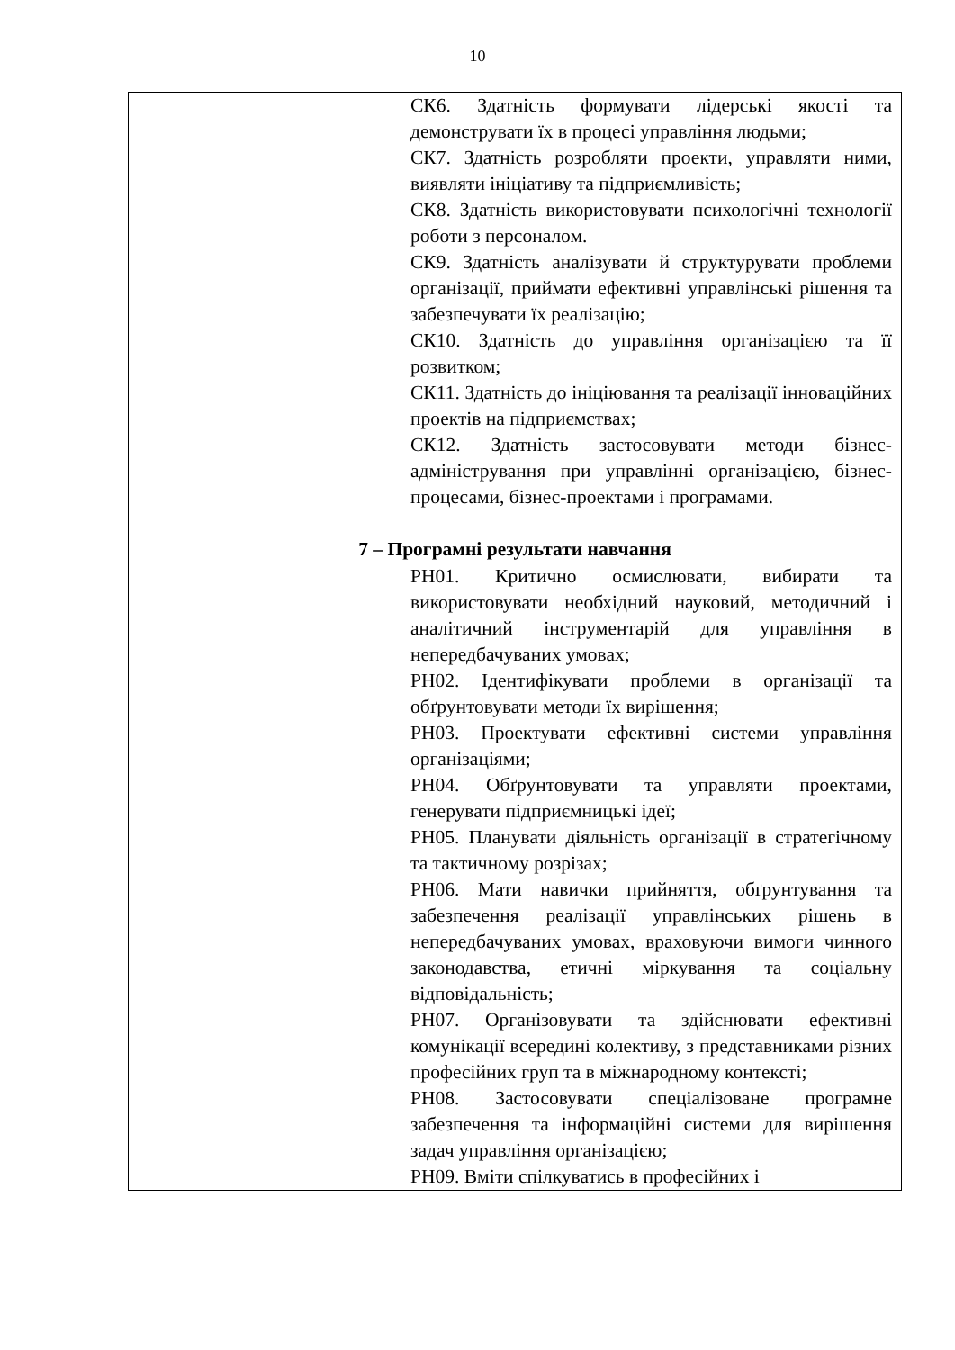10
| | СК6. Здатність формувати лідерські якості та демонструвати їх в процесі управління людьми; СК7. Здатність розробляти проекти, управляти ними, виявляти ініціативу та підприємливість; СК8. Здатність використовувати психологічні технології роботи з персоналом. СК9. Здатність аналізувати й структурувати проблеми організації, приймати ефективні управлінські рішення та забезпечувати їх реалізацію; СК10. Здатність до управління організацією та її розвитком; СК11. Здатність до ініціювання та реалізації інноваційних проектів на підприємствах; СК12. Здатність застосовувати методи бізнес-адміністрування при управлінні організацією, бізнес-процесами, бізнес-проектами і програмами. |
| 7 – Програмні результати навчання | |
| | РН01. Критично осмислювати, вибирати та використовувати необхідний науковий, методичний і аналітичний інструментарій для управління в непередбачуваних умовах; РН02. Ідентифікувати проблеми в організації та обґрунтовувати методи їх вирішення; РН03. Проектувати ефективні системи управління організаціями; РН04. Обґрунтовувати та управляти проектами, генерувати підприємницькі ідеї; РН05. Планувати діяльність організації в стратегічному та тактичному розрізах; РН06. Мати навички прийняття, обґрунтування та забезпечення реалізації управлінських рішень в непередбачуваних умовах, враховуючи вимоги чинного законодавства, етичні міркування та соціальну відповідальність; РН07. Організовувати та здійснювати ефективні комунікації всередині колективу, з представниками різних професійних груп та в міжнародному контексті; РН08. Застосовувати спеціалізоване програмне забезпечення та інформаційні системи для вирішення задач управління організацією; РН09. Вміти спілкуватись в професійних і |